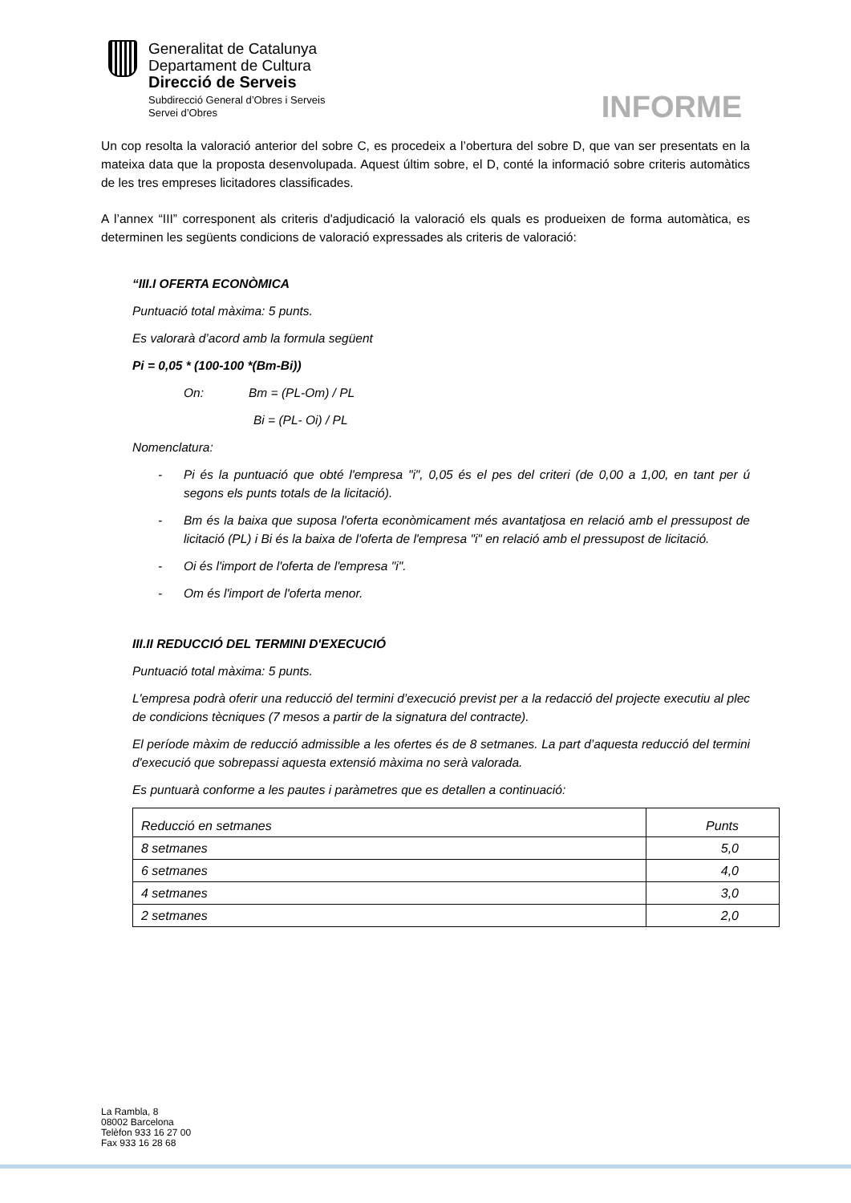Generalitat de Catalunya
Departament de Cultura
Direcció de Serveis
Subdirecció General d’Obres i Serveis
Servei d’Obres
INFORME
Un cop resolta la valoració anterior del sobre C, es procedeix a l’obertura del sobre D, que van ser presentats en la mateixa data que la proposta desenvolupada. Aquest últim sobre, el D, conté la informació sobre criteris automàtics de les tres empreses licitadores classificades.
A l’annex “III” corresponent als criteris d'adjudicació la valoració els quals es produeixen de forma automàtica, es determinen les següents condicions de valoració expressades als criteris de valoració:
“III.I OFERTA ECONÒMICA
Puntuació total màxima: 5 punts.
Es valorarà d’acord amb la formula següent
Pi = 0,05 * (100-100 *(Bm-Bi))
On: Bm = (PL-Om) / PL
Bi = (PL- Oi) / PL
Nomenclatura:
- Pi és la puntuació que obté l'empresa "i", 0,05 és el pes del criteri (de 0,00 a 1,00, en tant per ú segons els punts totals de la licitació).
- Bm és la baixa que suposa l'oferta econòmicament més avantatjosa en relació amb el pressupost de licitació (PL) i Bi és la baixa de l'oferta de l'empresa "i" en relació amb el pressupost de licitació.
- Oi és l'import de l'oferta de l'empresa "i".
- Om és l'import de l'oferta menor.
III.II REDUCCIÓ DEL TERMINI D'EXECUCIÓ
Puntuació total màxima: 5 punts.
L'empresa podrà oferir una reducció del termini d’execució previst per a la redacció del projecte executiu al plec de condicions tècniques (7 mesos a partir de la signatura del contracte).
El període màxim de reducció admissible a les ofertes és de 8 setmanes. La part d’aquesta reducció del termini d'execució que sobrepassi aquesta extensió màxima no serà valorada.
Es puntuarà conforme a les pautes i paràmetres que es detallen a continuació:
| Reducció en setmanes | Punts |
| --- | --- |
| 8 setmanes | 5,0 |
| 6 setmanes | 4,0 |
| 4 setmanes | 3,0 |
| 2 setmanes | 2,0 |
La Rambla, 8
08002 Barcelona
Telèfon 933 16 27 00
Fax 933 16 28 68